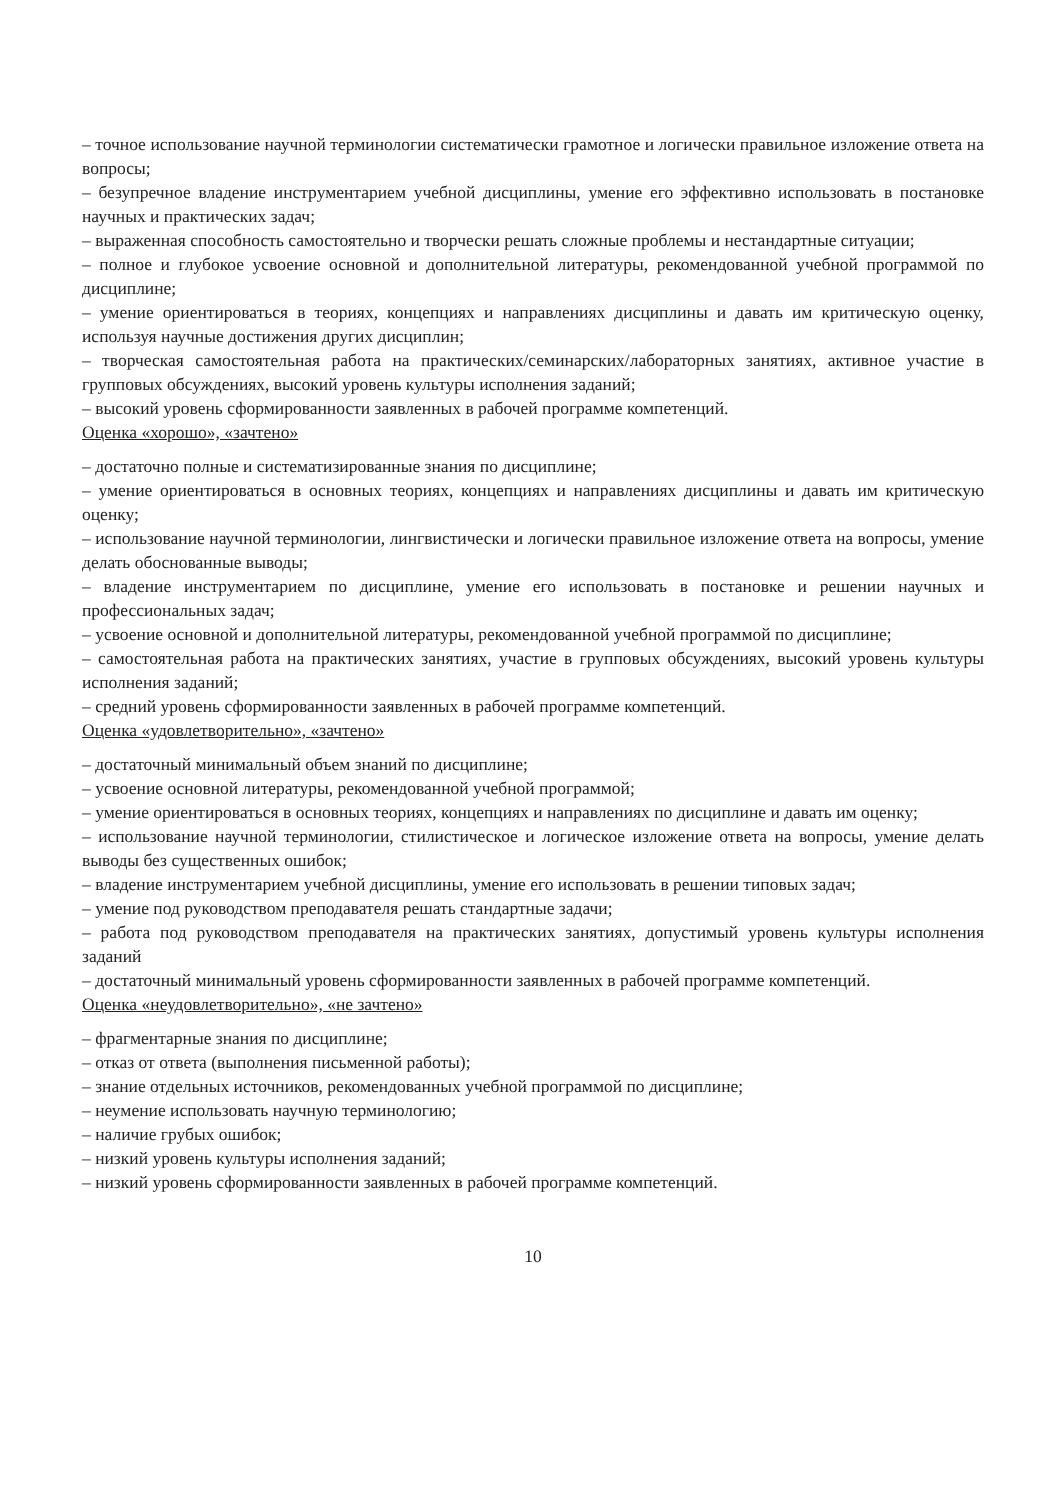– точное использование научной терминологии систематически грамотное и логически правильное изложение ответа на вопросы;
– безупречное владение инструментарием учебной дисциплины, умение его эффективно использовать в постановке научных и практических задач;
– выраженная способность самостоятельно и творчески решать сложные проблемы и нестандартные ситуации;
– полное и глубокое усвоение основной и дополнительной литературы, рекомендованной учебной программой по дисциплине;
– умение ориентироваться в теориях, концепциях и направлениях дисциплины и давать им критическую оценку, используя научные достижения других дисциплин;
– творческая самостоятельная работа на практических/семинарских/лабораторных занятиях, активное участие в групповых обсуждениях, высокий уровень культуры исполнения заданий;
– высокий уровень сформированности заявленных в рабочей программе компетенций.
Оценка «хорошо», «зачтено»
– достаточно полные и систематизированные знания по дисциплине;
– умение ориентироваться в основных теориях, концепциях и направлениях дисциплины и давать им критическую оценку;
– использование научной терминологии, лингвистически и логически правильное изложение ответа на вопросы, умение делать обоснованные выводы;
– владение инструментарием по дисциплине, умение его использовать в постановке и решении научных и профессиональных задач;
– усвоение основной и дополнительной литературы, рекомендованной учебной программой по дисциплине;
– самостоятельная работа на практических занятиях, участие в групповых обсуждениях, высокий уровень культуры исполнения заданий;
– средний уровень сформированности заявленных в рабочей программе компетенций.
Оценка «удовлетворительно», «зачтено»
– достаточный минимальный объем знаний по дисциплине;
– усвоение основной литературы, рекомендованной учебной программой;
– умение ориентироваться в основных теориях, концепциях и направлениях по дисциплине и давать им оценку;
– использование научной терминологии, стилистическое и логическое изложение ответа на вопросы, умение делать выводы без существенных ошибок;
– владение инструментарием учебной дисциплины, умение его использовать в решении типовых задач;
– умение под руководством преподавателя решать стандартные задачи;
– работа под руководством преподавателя на практических занятиях, допустимый уровень культуры исполнения заданий
– достаточный минимальный уровень сформированности заявленных в рабочей программе компетенций.
Оценка «неудовлетворительно», «не зачтено»
– фрагментарные знания по дисциплине;
– отказ от ответа (выполнения письменной работы);
– знание отдельных источников, рекомендованных учебной программой по дисциплине;
– неумение использовать научную терминологию;
– наличие грубых ошибок;
– низкий уровень культуры исполнения заданий;
– низкий уровень сформированности заявленных в рабочей программе компетенций.
10